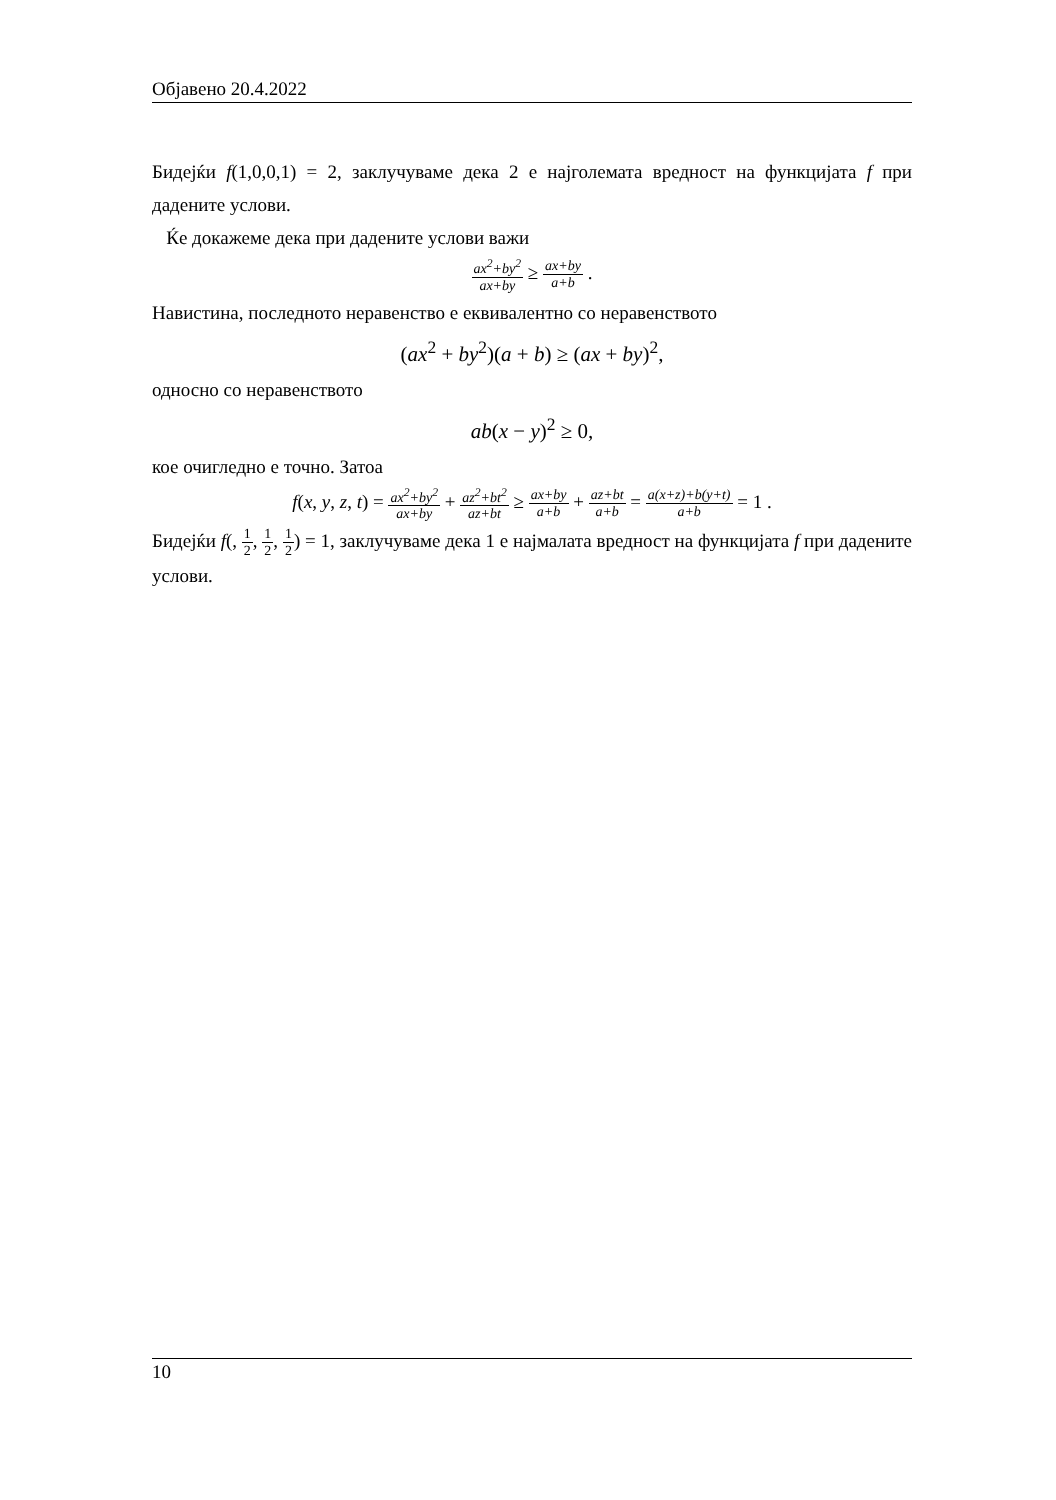Објавено 20.4.2022
Бидејќи f(1,0,0,1) = 2, заклучуваме дека 2 е најголемата вредност на функцијата f при дадените услови.
Ќе докажеме дека при дадените услови важи
ax<sup>2</sup>+by<sup>2</sup> ax+by ≥ ax+by a+b .
Навистина, последното неравенство е еквивалентно со неравенството
(ax<sup>2</sup> + by<sup>2</sup>)(a + b) ≥ (ax + by)<sup>2</sup>,
односно со неравенството
ab(x − y)<sup>2</sup> ≥ 0,
кое очигледно е точно. Затоа
f(x, y, z, t) = ax<sup>2</sup>+by<sup>2</sup> ax+by + az<sup>2</sup>+bt<sup>2</sup> az+bt ≥ ax+by a+b + az+bt a+b = a(x+z)+b(y+t) a+b = 1 .
Бидејќи f(, 1 2, 1 2, 1 2) = 1, заклучуваме дека 1 е најмалата вредност на функцијата f при дадените услови.
10